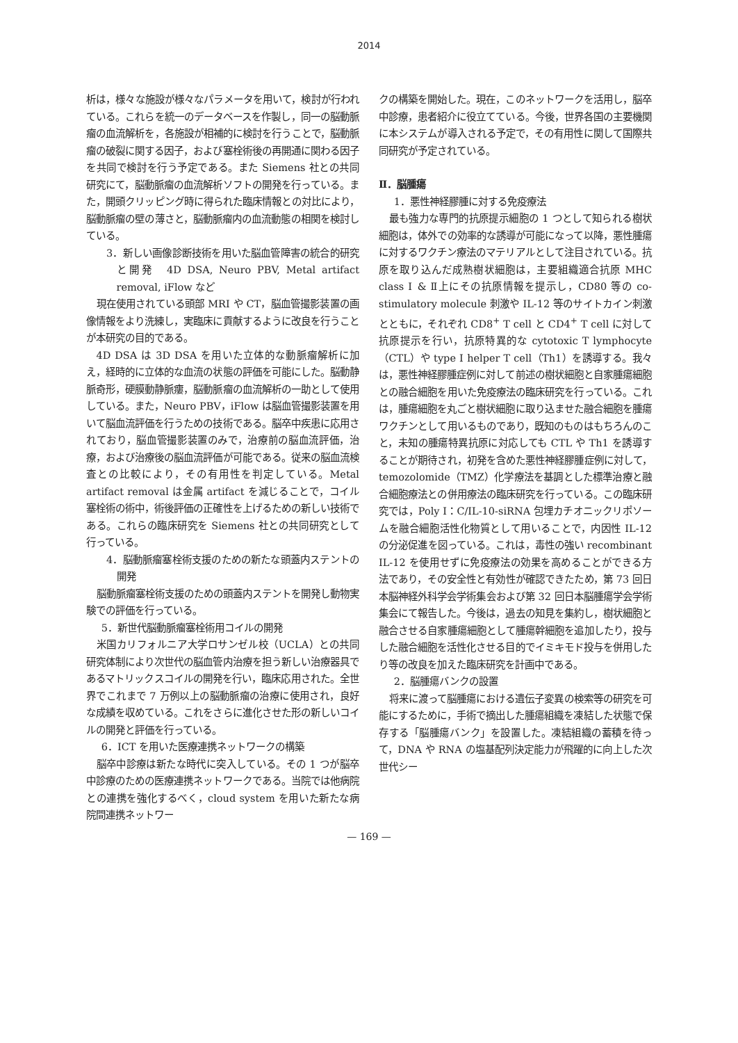2014
析は，様々な施設が様々なパラメータを用いて，検討が行われている。これらを統一のデータベースを作製し，同一の脳動脈瘤の血流解析を，各施設が相補的に検討を行うことで，脳動脈瘤の破裂に関する因子，および塞栓術後の再開通に関わる因子を共同で検討を行う予定である。また Siemens 社との共同研究にて，脳動脈瘤の血流解析ソフトの開発を行っている。また，開頭クリッピング時に得られた臨床情報との対比により，脳動脈瘤の壁の薄さと，脳動脈瘤内の血流動態の相関を検討している。
3．新しい画像診断技術を用いた脳血管障害の統合的研究と開発　4D DSA, Neuro PBV, Metal artifact removal, iFlow など
現在使用されている頭部 MRI や CT，脳血管撮影装置の画像情報をより洗練し，実臨床に貢献するように改良を行うことが本研究の目的である。
4D DSA は 3D DSA を用いた立体的な動脈瘤解析に加え，経時的に立体的な血流の状態の評価を可能にした。脳動静脈奇形，硬膜動静脈瘻，脳動脈瘤の血流解析の一助として使用している。また，Neuro PBV，iFlow は脳血管撮影装置を用いて脳血流評価を行うための技術である。脳卒中疾患に応用されており，脳血管撮影装置のみで，治療前の脳血流評価，治療，および治療後の脳血流評価が可能である。従来の脳血流検査との比較により，その有用性を判定している。Metal artifact removal は金属 artifact を減じることで，コイル塞栓術の術中，術後評価の正確性を上げるための新しい技術である。これらの臨床研究を Siemens 社との共同研究として行っている。
4．脳動脈瘤塞栓術支援のための新たな頭蓋内ステントの開発
脳動脈瘤塞栓術支援のための頭蓋内ステントを開発し動物実験での評価を行っている。
5．新世代脳動脈瘤塞栓術用コイルの開発
米国カリフォルニア大学ロサンゼル校（UCLA）との共同研究体制により次世代の脳血管内治療を担う新しい治療器具であるマトリックスコイルの開発を行い，臨床応用された。全世界でこれまで 7 万例以上の脳動脈瘤の治療に使用され，良好な成績を収めている。これをさらに進化させた形の新しいコイルの開発と評価を行っている。
6．ICT を用いた医療連携ネットワークの構築
脳卒中診療は新たな時代に突入している。その 1 つが脳卒中診療のための医療連携ネットワークである。当院では他病院との連携を強化するべく，cloud system を用いた新たな病院間連携ネットワー
クの構築を開始した。現在，このネットワークを活用し，脳卒中診療，患者紹介に役立てている。今後，世界各国の主要機関に本システムが導入される予定で，その有用性に関して国際共同研究が予定されている。
Ⅱ．脳腫瘍
1．悪性神経膠腫に対する免疫療法
最も強力な専門的抗原提示細胞の 1 つとして知られる樹状細胞は，体外での効率的な誘導が可能になって以降，悪性腫瘍に対するワクチン療法のマテリアルとして注目されている。抗原を取り込んだ成熟樹状細胞は，主要組織適合抗原 MHC class Ⅰ & Ⅱ上にその抗原情報を提示し，CD80 等の co-stimulatory molecule 刺激や IL-12 等のサイトカイン刺激とともに，それぞれ CD8<sup>+</sup> T cell と CD4<sup>+</sup> T cell に対して抗原提示を行い，抗原特異的な cytotoxic T lymphocyte（CTL）や type Ⅰ helper T cell（Th1）を誘導する。我々は，悪性神経膠腫症例に対して前述の樹状細胞と自家腫瘍細胞との融合細胞を用いた免疫療法の臨床研究を行っている。これは，腫瘍細胞を丸ごと樹状細胞に取り込ませた融合細胞を腫瘍ワクチンとして用いるものであり，既知のものはもちろんのこと，未知の腫瘍特異抗原に対応しても CTL や Th1 を誘導することが期待され，初発を含めた悪性神経膠腫症例に対して，temozolomide（TMZ）化学療法を基調とした標準治療と融合細胞療法との併用療法の臨床研究を行っている。この臨床研究では，Poly I：C/IL-10-siRNA 包埋カチオニックリポソームを融合細胞活性化物質として用いることで，内因性 IL-12 の分泌促進を図っている。これは，毒性の強い recombinant IL-12 を使用せずに免疫療法の効果を高めることができる方法であり，その安全性と有効性が確認できたため，第 73 回日本脳神経外科学会学術集会および第 32 回日本脳腫瘍学会学術集会にて報告した。今後は，過去の知見を集約し，樹状細胞と融合させる自家腫瘍細胞として腫瘍幹細胞を追加したり，投与した融合細胞を活性化させる目的でイミキモド投与を併用したり等の改良を加えた臨床研究を計画中である。
2．脳腫瘍バンクの設置
将来に渡って脳腫瘍における遺伝子変異の検索等の研究を可能にするために，手術で摘出した腫瘍組織を凍結した状態で保存する「脳腫瘍バンク」を設置した。凍結組織の蓄積を待って，DNA や RNA の塩基配列決定能力が飛躍的に向上した次世代シー
— 169 —